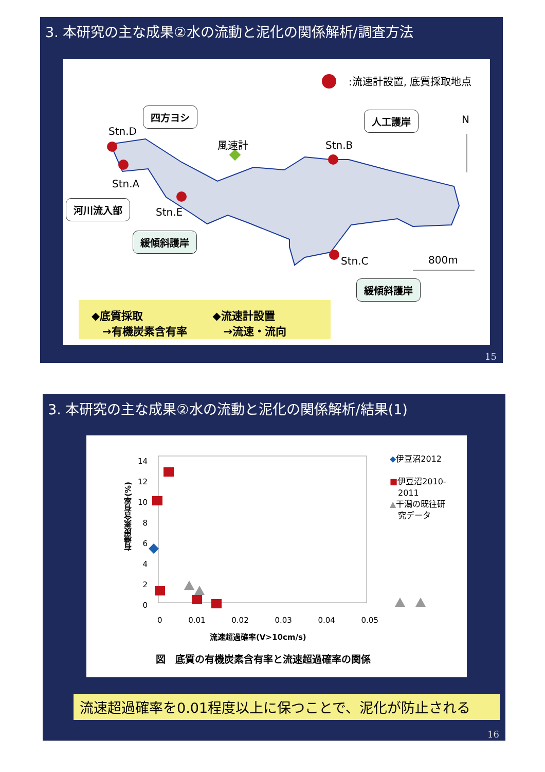3. 本研究の主な成果②水の流動と泥化の関係解析/調査方法
:流速計設置, 底質採取地点
四方ヨシ
Stn.D
風速計
人工護岸 N
Stn.B
Stn.A
河川流入部
Stn.E
緩傾斜護岸
Stn.C 800m
緩傾斜護岸
◆底質採取
　→有機炭素含有率
◆流速計設置
　→流速・流向
15
3. 本研究の主な成果②水の流動と泥化の関係解析/結果(1)
14
12
10
8
6
4
2
0
0 0.01 0.02 0.03 0.04 0.05
流速超過確率(V>10cm/s)
有機炭素含有率(%)
◆伊豆沼2012
■伊豆沼2010-
　2011
▲干潟の既往研
　究データ
図　底質の有機炭素含有率と流速超過確率の関係
流速超過確率を0.01程度以上に保つことで、泥化が防止される
16